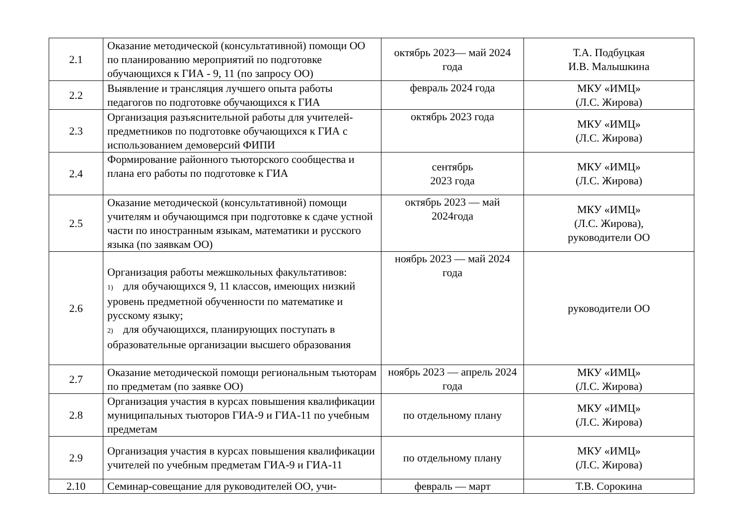| 2.1 | Оказание методической (консультативной) помощи ОО по планированию мероприятий по подготовке обучающихся к ГИА - 9, 11 (по запросу ОО) | октябрь 2023— май 2024 года | Т.А. Подбуцкая И.В. Малышкина |
| 2.2 | Выявление и трансляция лучшего опыта работы педагогов по подготовке обучающихся к ГИА | февраль 2024 года | МКУ «ИМЦ» (Л.С. Жирова) |
| 2.3 | Организация разъяснительной работы для учителей-предметников по подготовке обучающихся к ГИА с использованием демоверсий ФИПИ | октябрь 2023 года | МКУ «ИМЦ» (Л.С. Жирова) |
| 2.4 | Формирование районного тьюторского сообщества и плана его работы по подготовке к ГИА | сентябрь 2023 года | МКУ «ИМЦ» (Л.С. Жирова) |
| 2.5 | Оказание методической (консультативной) помощи учителям и обучающимся при подготовке к сдаче устной части по иностранным языкам, математики и русского языка (по заявкам ОО) | октябрь 2023 — май 2024года | МКУ «ИМЦ» (Л.С. Жирова), руководители ОО |
| 2.6 | Организация работы межшкольных факультативов: 1) для обучающихся 9, 11 классов, имеющих низкий уровень предметной обученности по математике и русскому языку; 2) для обучающихся, планирующих поступать в образовательные организации высшего образования | ноябрь 2023 — май 2024 года | руководители ОО |
| 2.7 | Оказание методической помощи региональным тьюторам по предметам (по заявке ОО) | ноябрь 2023 — апрель 2024 года | МКУ «ИМЦ» (Л.С. Жирова) |
| 2.8 | Организация участия в курсах повышения квалификации муниципальных тьюторов ГИА-9 и ГИА-11 по учебным предметам | по отдельному плану | МКУ «ИМЦ» (Л.С. Жирова) |
| 2.9 | Организация участия в курсах повышения квалификации учителей по учебным предметам ГИА-9 и ГИА-11 | по отдельному плану | МКУ «ИМЦ» (Л.С. Жирова) |
| 2.10 | Семинар-совещание для руководителей ОО, учи- | февраль — март | Т.В. Сорокина |